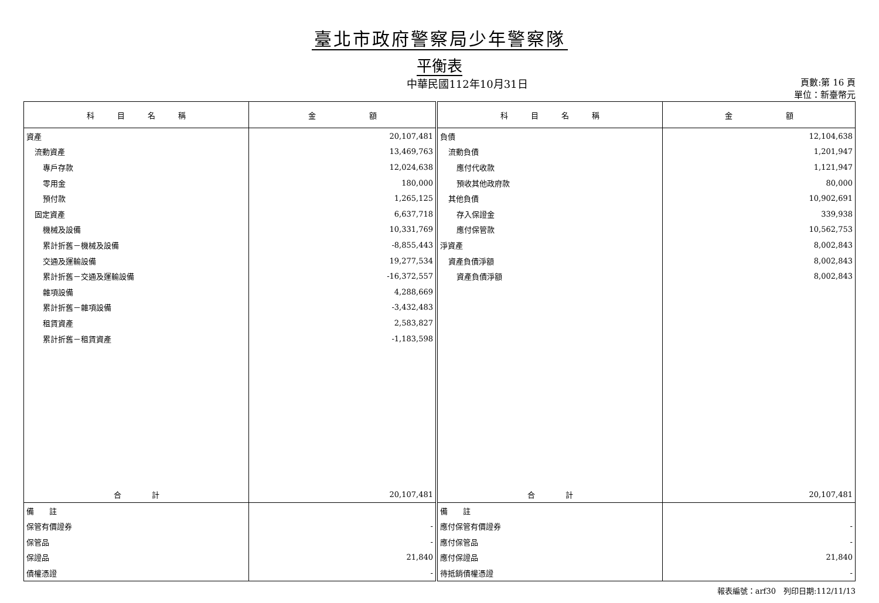臺北市政府警察局少年警察隊
平衡表
中華民國112年10月31日
頁數:第 16 頁
單位：新臺幣元
| 科 目 名 稱 | 金 額 | 科 目 名 稱 | 金 額 |
| --- | --- | --- | --- |
| 資產 | 20,107,481 | 負債 | 12,104,638 |
| 流動資產 | 13,469,763 | 流動負債 | 1,201,947 |
| 專戶存款 | 12,024,638 | 應付代收款 | 1,121,947 |
| 零用金 | 180,000 | 預收其他政府款 | 80,000 |
| 預付款 | 1,265,125 | 其他負債 | 10,902,691 |
| 固定資產 | 6,637,718 | 存入保證金 | 339,938 |
| 機械及設備 | 10,331,769 | 應付保管款 | 10,562,753 |
| 累計折舊－機械及設備 | -8,855,443 | 淨資產 | 8,002,843 |
| 交通及運輸設備 | 19,277,534 | 資產負債淨額 | 8,002,843 |
| 累計折舊－交通及運輸設備 | -16,372,557 | 資產負債淨額 | 8,002,843 |
| 雜項設備 | 4,288,669 | | |
| 累計折舊－雜項設備 | -3,432,483 | | |
| 租賃資產 | 2,583,827 | | |
| 累計折舊－租賃資產 | -1,183,598 | | |
| 合 計 | 20,107,481 | 合 計 | 20,107,481 |
| 備 註 | | 備 註 | |
| 保管有價證券 | - | 應付保管有價證券 | - |
| 保管品 | - | 應付保管品 | - |
| 保證品 | 21,840 | 應付保證品 | 21,840 |
| 債權憑證 | - | 待抵銷債權憑證 | - |
報表編號：arf30　列印日期:112/11/13